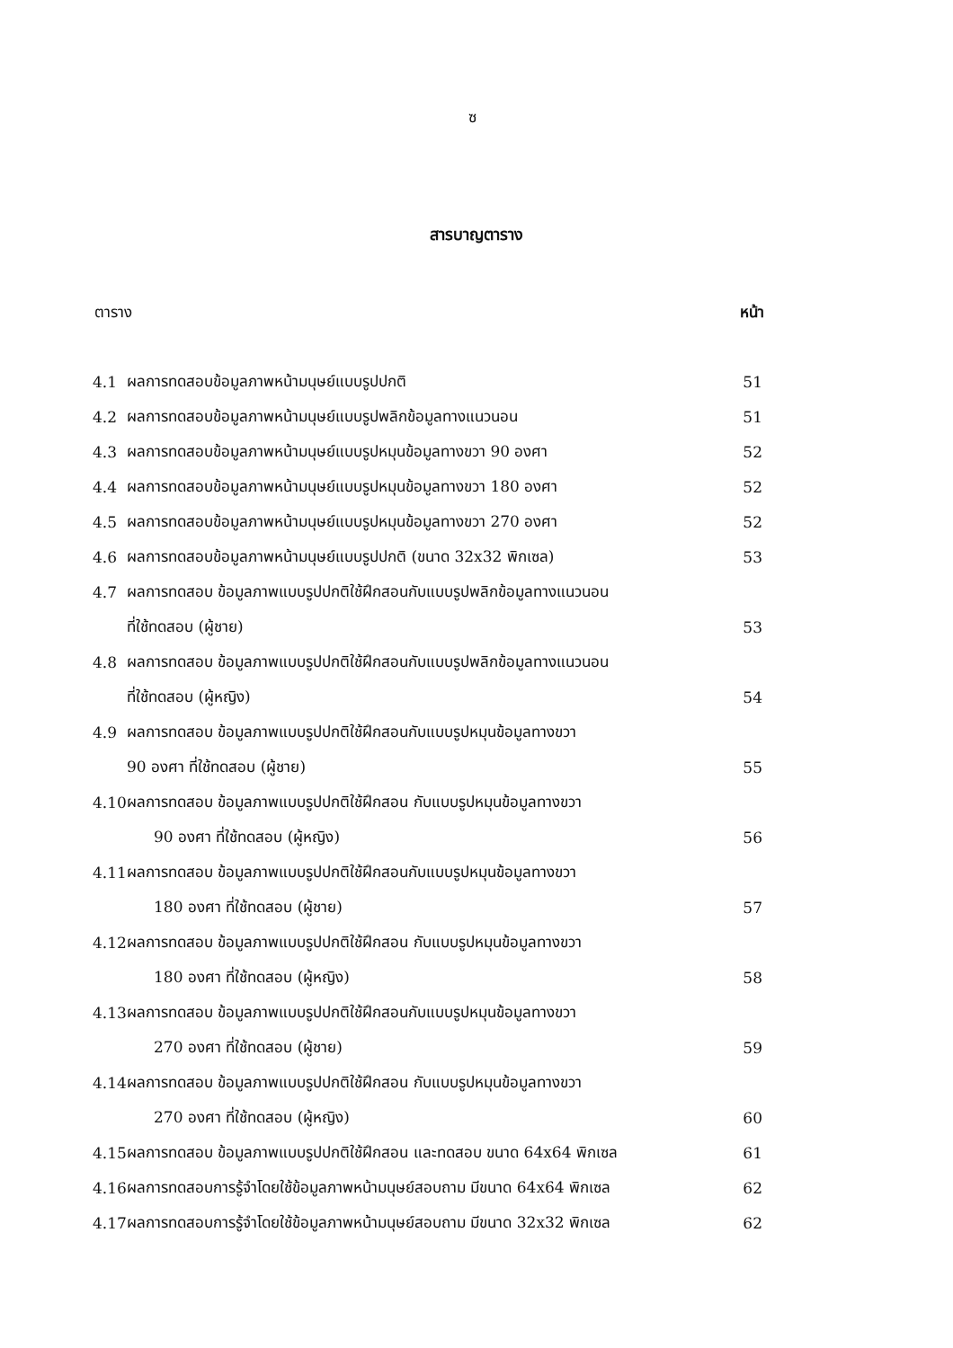ซ
สารบาญตาราง
ตาราง หน้า
| 4.1 | ผลการทดสอบข้อมูลภาพหน้ามนุษย์แบบรูปปกติ | 51 |
| 4.2 | ผลการทดสอบข้อมูลภาพหน้ามนุษย์แบบรูปพลิกข้อมูลทางแนวนอน | 51 |
| 4.3 | ผลการทดสอบข้อมูลภาพหน้ามนุษย์แบบรูปหมุนข้อมูลทางขวา 90 องศา | 52 |
| 4.4 | ผลการทดสอบข้อมูลภาพหน้ามนุษย์แบบรูปหมุนข้อมูลทางขวา 180 องศา | 52 |
| 4.5 | ผลการทดสอบข้อมูลภาพหน้ามนุษย์แบบรูปหมุนข้อมูลทางขวา 270 องศา | 52 |
| 4.6 | ผลการทดสอบข้อมูลภาพหน้ามนุษย์แบบรูปปกติ (ขนาด 32x32 พิกเซล) | 53 |
| 4.7 | ผลการทดสอบ ข้อมูลภาพแบบรูปปกติใช้ฝึกสอนกับแบบรูปพลิกข้อมูลทางแนวนอน | |
| | ที่ใช้ทดสอบ (ผู้ชาย) | 53 |
| 4.8 | ผลการทดสอบ ข้อมูลภาพแบบรูปปกติใช้ฝึกสอนกับแบบรูปพลิกข้อมูลทางแนวนอน | |
| | ที่ใช้ทดสอบ (ผู้หญิง) | 54 |
| 4.9 | ผลการทดสอบ ข้อมูลภาพแบบรูปปกติใช้ฝึกสอนกับแบบรูปหมุนข้อมูลทางขวา | |
| | 90 องศา ที่ใช้ทดสอบ (ผู้ชาย) | 55 |
| 4.10 | ผลการทดสอบ ข้อมูลภาพแบบรูปปกติใช้ฝึกสอน กับแบบรูปหมุนข้อมูลทางขวา | |
| | 90 องศา ที่ใช้ทดสอบ (ผู้หญิง) | 56 |
| 4.11 | ผลการทดสอบ ข้อมูลภาพแบบรูปปกติใช้ฝึกสอนกับแบบรูปหมุนข้อมูลทางขวา | |
| | 180 องศา ที่ใช้ทดสอบ (ผู้ชาย) | 57 |
| 4.12 | ผลการทดสอบ ข้อมูลภาพแบบรูปปกติใช้ฝึกสอน กับแบบรูปหมุนข้อมูลทางขวา | |
| | 180 องศา ที่ใช้ทดสอบ (ผู้หญิง) | 58 |
| 4.13 | ผลการทดสอบ ข้อมูลภาพแบบรูปปกติใช้ฝึกสอนกับแบบรูปหมุนข้อมูลทางขวา | |
| | 270 องศา ที่ใช้ทดสอบ (ผู้ชาย) | 59 |
| 4.14 | ผลการทดสอบ ข้อมูลภาพแบบรูปปกติใช้ฝึกสอน กับแบบรูปหมุนข้อมูลทางขวา | |
| | 270 องศา ที่ใช้ทดสอบ (ผู้หญิง) | 60 |
| 4.15 | ผลการทดสอบ ข้อมูลภาพแบบรูปปกติใช้ฝึกสอน และทดสอบ ขนาด 64x64 พิกเซล | 61 |
| 4.16 | ผลการทดสอบการรู้จำโดยใช้ข้อมูลภาพหน้ามนุษย์สอบถาม มีขนาด 64x64 พิกเซล | 62 |
| 4.17 | ผลการทดสอบการรู้จำโดยใช้ข้อมูลภาพหน้ามนุษย์สอบถาม มีขนาด 32x32 พิกเซล | 62 |